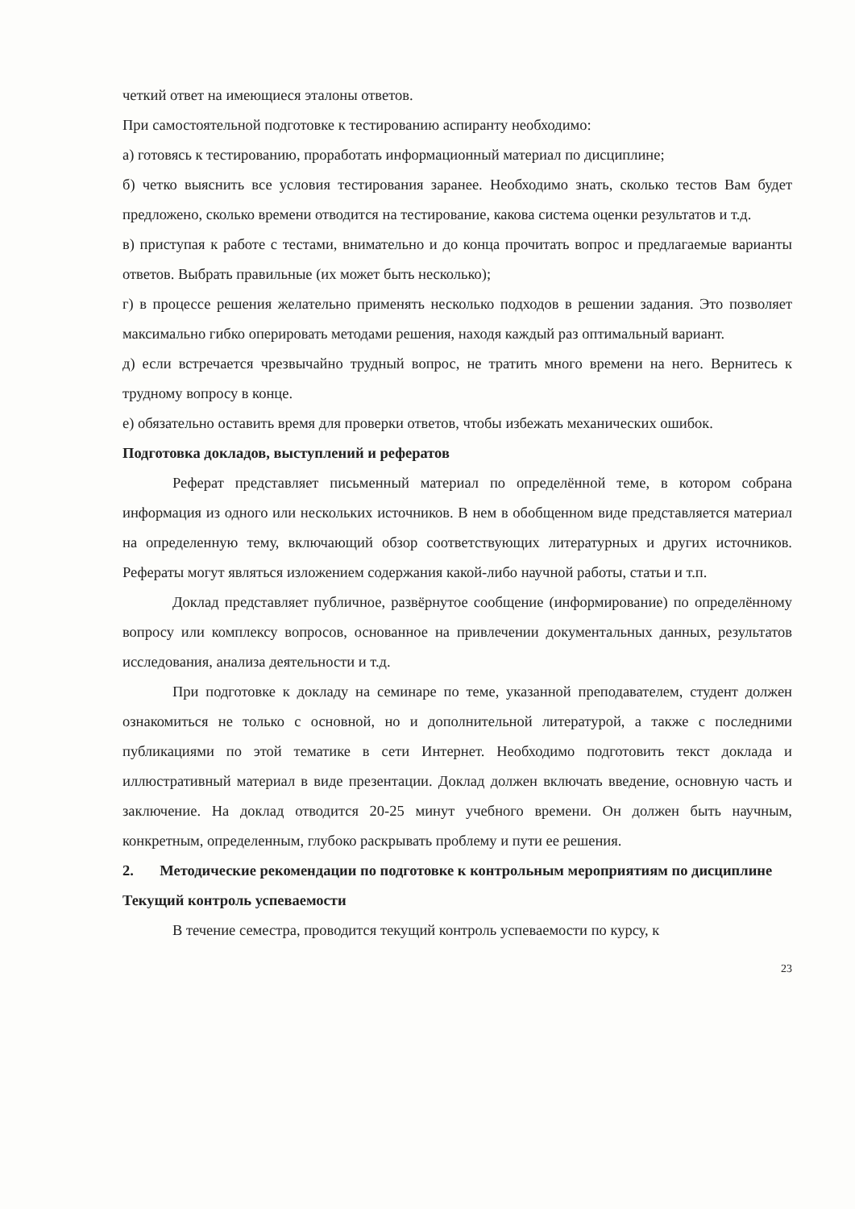четкий ответ на имеющиеся эталоны ответов.
При самостоятельной подготовке к тестированию аспиранту необходимо:
а) готовясь к тестированию, проработать информационный материал по дисциплине;
б) четко выяснить все условия тестирования заранее. Необходимо знать, сколько тестов Вам будет предложено, сколько времени отводится на тестирование, какова система оценки результатов и т.д.
в) приступая к работе с тестами, внимательно и до конца прочитать вопрос и предлагаемые варианты ответов. Выбрать правильные (их может быть несколько);
г) в процессе решения желательно применять несколько подходов в решении задания. Это позволяет максимально гибко оперировать методами решения, находя каждый раз оптимальный вариант.
д) если встречается чрезвычайно трудный вопрос, не тратить много времени на него. Вернитесь к трудному вопросу в конце.
е) обязательно оставить время для проверки ответов, чтобы избежать механических ошибок.
Подготовка докладов, выступлений и рефератов
Реферат представляет письменный материал по определённой теме, в котором собрана информация из одного или нескольких источников. В нем в обобщенном виде представляется материал на определенную тему, включающий обзор соответствующих литературных и других источников. Рефераты могут являться изложением содержания какой-либо научной работы, статьи и т.п.
Доклад представляет публичное, развёрнутое сообщение (информирование) по определённому вопросу или комплексу вопросов, основанное на привлечении документальных данных, результатов исследования, анализа деятельности и т.д.
При подготовке к докладу на семинаре по теме, указанной преподавателем, студент должен ознакомиться не только с основной, но и дополнительной литературой, а также с последними публикациями по этой тематике в сети Интернет. Необходимо подготовить текст доклада и иллюстративный материал в виде презентации. Доклад должен включать введение, основную часть и заключение. На доклад отводится 20-25 минут учебного времени. Он должен быть научным, конкретным, определенным, глубоко раскрывать проблему и пути ее решения.
2. Методические рекомендации по подготовке к контрольным мероприятиям по дисциплине
Текущий контроль успеваемости
В течение семестра, проводится текущий контроль успеваемости по курсу, к
23